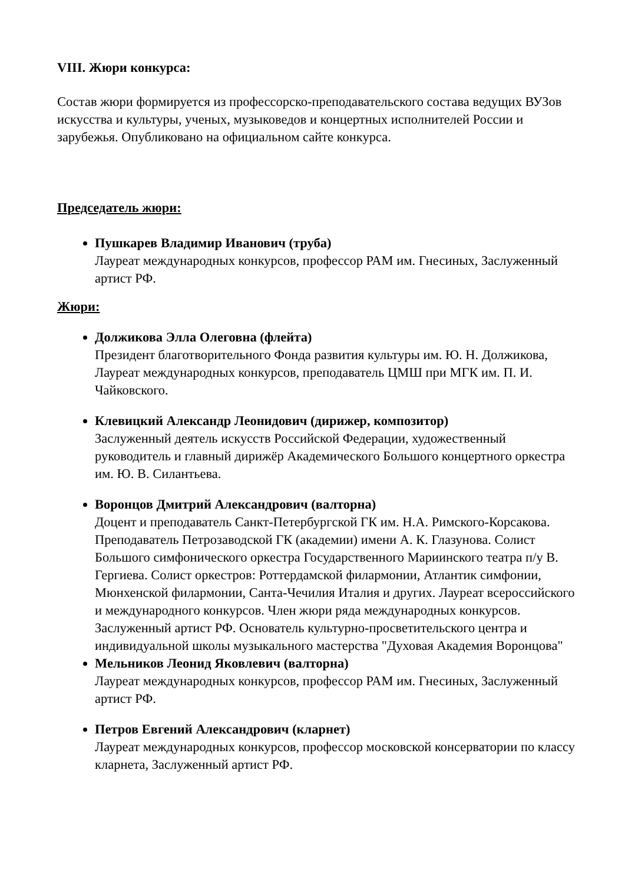VIII. Жюри конкурса:
Состав жюри формируется из профессорско-преподавательского состава ведущих ВУЗов искусства и культуры, ученых, музыковедов и концертных исполнителей России и зарубежья. Опубликовано на официальном сайте конкурса.
Председатель жюри:
Пушкарев Владимир Иванович (труба)
Лауреат международных конкурсов, профессор РАМ им. Гнесиных, Заслуженный артист РФ.
Жюри:
Должикова Элла Олеговна (флейта)
Президент благотворительного Фонда развития культуры им. Ю. Н. Должикова, Лауреат международных конкурсов, преподаватель ЦМШ при МГК им. П. И. Чайковского.
Клевицкий Александр Леонидович (дирижер, композитор)
Заслуженный деятель искусств Российской Федерации, художественный руководитель и главный дирижёр Академического Большого концертного оркестра им. Ю. В. Силантьева.
Воронцов Дмитрий Александрович (валторна)
Доцент и преподаватель Санкт-Петербургской ГК им. Н.А. Римского-Корсакова. Преподаватель Петрозаводской ГК (академии) имени А. К. Глазунова. Солист Большого симфонического оркестра Государственного Мариинского театра п/у В. Гергиева. Солист оркестров: Роттердамской филармонии, Атлантик симфонии, Мюнхенской филармонии, Санта-Чечилия Италия и других. Лауреат всероссийского и международного конкурсов. Член жюри ряда международных конкурсов. Заслуженный артист РФ. Основатель культурно-просветительского центра и индивидуальной школы музыкального мастерства "Духовая Академия Воронцова"
Мельников Леонид Яковлевич (валторна)
Лауреат международных конкурсов, профессор РАМ им. Гнесиных, Заслуженный артист РФ.
Петров Евгений Александрович (кларнет)
Лауреат международных конкурсов, профессор московской консерватории по классу кларнета, Заслуженный артист РФ.